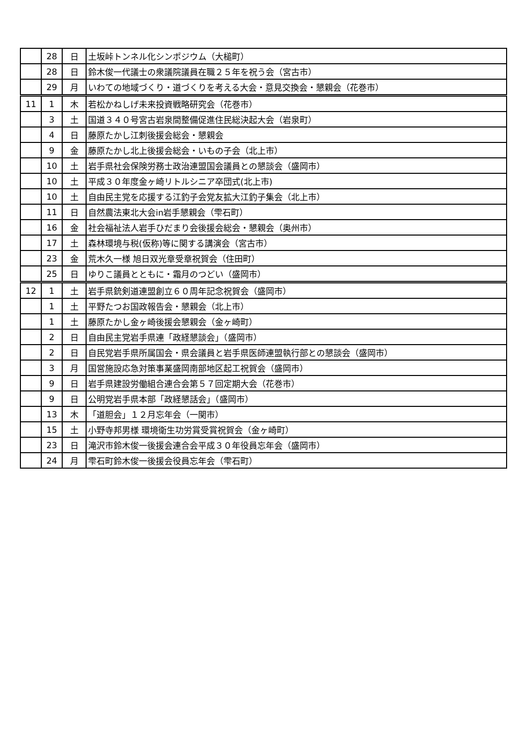| | 28 | 日 | 土坂峠トンネル化シンポジウム（大槌町） |
| | 28 | 日 | 鈴木俊一代議士の衆議院議員在職２５年を祝う会（宮古市） |
| | 29 | 月 | いわての地域づくり・道づくりを考える大会・意見交換会・懇親会（花巻市） |
| 11 | 1 | 木 | 若松かねしげ未来投資戦略研究会（花巻市） |
| | 3 | 土 | 国道３４０号宮古岩泉間整備促進住民総決起大会（岩泉町） |
| | 4 | 日 | 藤原たかし江刺後援会総会・懇親会 |
| | 9 | 金 | 藤原たかし北上後援会総会・いもの子会（北上市） |
| | 10 | 土 | 岩手県社会保険労務士政治連盟国会議員との懇談会（盛岡市） |
| | 10 | 土 | 平成３０年度金ヶ崎リトルシニア卒団式(北上市) |
| | 10 | 土 | 自由民主党を応援する江釣子会党友拡大江釣子集会（北上市） |
| | 11 | 日 | 自然農法東北大会in岩手懇親会（雫石町） |
| | 16 | 金 | 社会福祉法人岩手ひだまり会後援会総会・懇親会（奥州市） |
| | 17 | 土 | 森林環境与税(仮称)等に関する講演会（宮古市） |
| | 23 | 金 | 荒木久一様 旭日双光章受章祝賀会（住田町） |
| | 25 | 日 | ゆりこ議員とともに・霜月のつどい（盛岡市） |
| 12 | 1 | 土 | 岩手県銃剣道連盟創立６０周年記念祝賀会（盛岡市） |
| | 1 | 土 | 平野たつお国政報告会・懇親会（北上市） |
| | 1 | 土 | 藤原たかし金ヶ崎後援会懇親会（金ヶ崎町） |
| | 2 | 日 | 自由民主党岩手県連「政経懇談会」（盛岡市） |
| | 2 | 日 | 自民党岩手県所属国会・県会議員と岩手県医師連盟執行部との懇談会（盛岡市） |
| | 3 | 月 | 国営施設応急対策事業盛岡南部地区起工祝賀会（盛岡市） |
| | 9 | 日 | 岩手県建設労働組合連合会第５７回定期大会（花巻市） |
| | 9 | 日 | 公明党岩手県本部「政経懇話会」（盛岡市） |
| | 13 | 木 | 「道胆会」１２月忘年会（一関市） |
| | 15 | 土 | 小野寺邦男様 環境衛生功労賞受賞祝賀会（金ヶ崎町） |
| | 23 | 日 | 滝沢市鈴木俊一後援会連合会平成３０年役員忘年会（盛岡市） |
| | 24 | 月 | 雫石町鈴木俊一後援会役員忘年会（雫石町） |